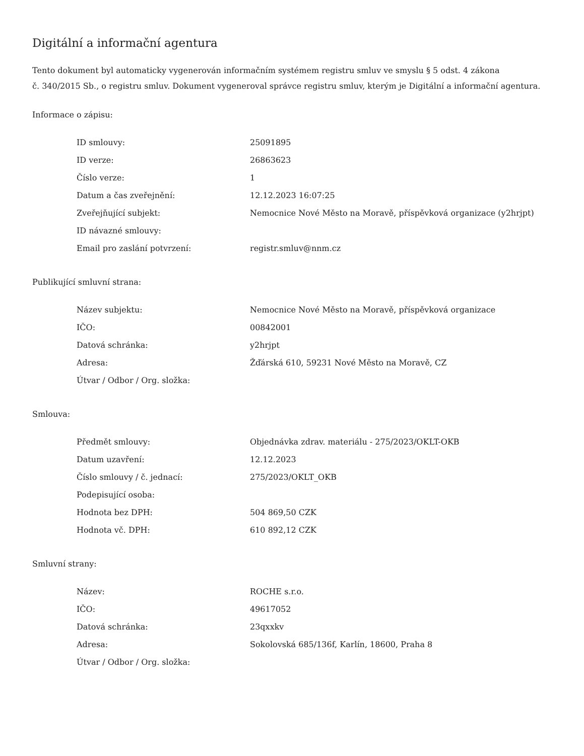Digitální a informační agentura
Tento dokument byl automaticky vygenerován informačním systémem registru smluv ve smyslu § 5 odst. 4 zákona
č. 340/2015 Sb., o registru smluv. Dokument vygeneroval správce registru smluv, kterým je Digitální a informační agentura.
Informace o zápisu:
| ID smlouvy: | 25091895 |
| ID verze: | 26863623 |
| Číslo verze: | 1 |
| Datum a čas zveřejnění: | 12.12.2023 16:07:25 |
| Zveřejňující subjekt: | Nemocnice Nové Město na Moravě, příspěvková organizace (y2hrjpt) |
| ID návazné smlouvy: | |
| Email pro zaslání potvrzení: | registr.smluv@nnm.cz |
Publikující smluvní strana:
| Název subjektu: | Nemocnice Nové Město na Moravě, příspěvková organizace |
| IČO: | 00842001 |
| Datová schránka: | y2hrjpt |
| Adresa: | Žďárská 610, 59231 Nové Město na Moravě, CZ |
| Útvar / Odbor / Org. složka: | |
Smlouva:
| Předmět smlouvy: | Objednávka zdrav. materiálu - 275/2023/OKLT-OKB |
| Datum uzavření: | 12.12.2023 |
| Číslo smlouvy / č. jednací: | 275/2023/OKLT_OKB |
| Podepisující osoba: | |
| Hodnota bez DPH: | 504 869,50 CZK |
| Hodnota vč. DPH: | 610 892,12 CZK |
Smluvní strany:
| Název: | ROCHE s.r.o. |
| IČO: | 49617052 |
| Datová schránka: | 23qxxkv |
| Adresa: | Sokolovská 685/136f, Karlín, 18600, Praha 8 |
| Útvar / Odbor / Org. složka: | |